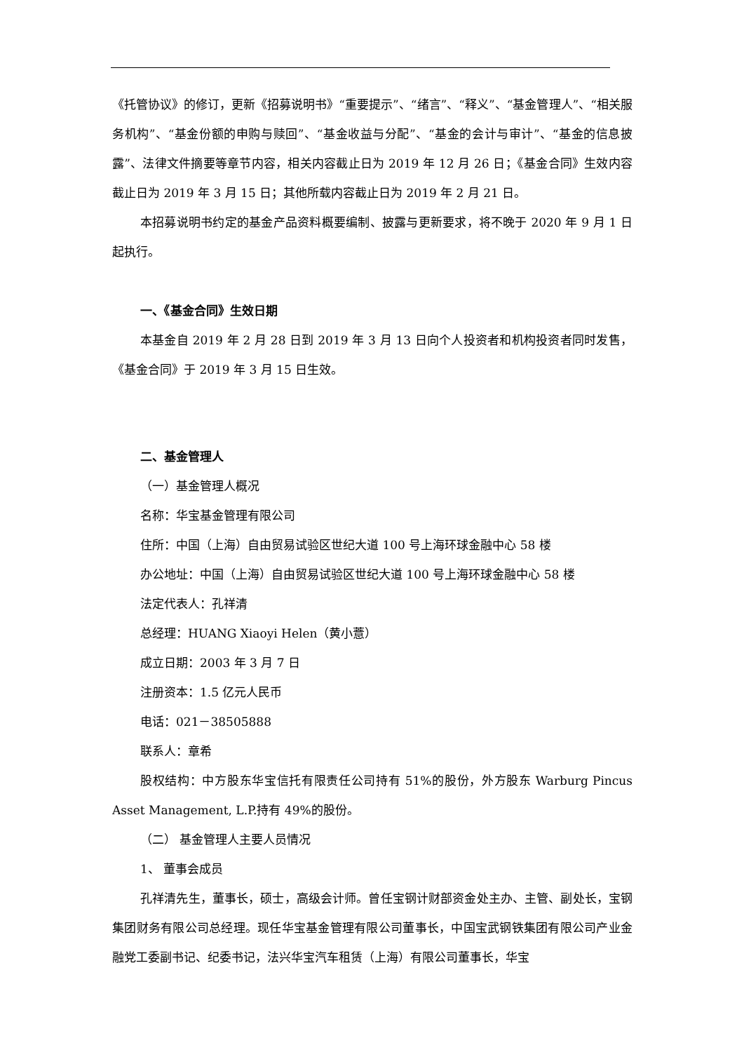《托管协议》的修订，更新《招募说明书》“重要提示”、“绪言”、“释义”、“基金管理人”、“相关服务机构”、“基金份额的申购与赎回”、“基金收益与分配”、“基金的会计与审计”、“基金的信息披露”、法律文件摘要等章节内容，相关内容截止日为 2019 年 12 月 26 日；《基金合同》生效内容截止日为 2019 年 3 月 15 日；其他所载内容截止日为 2019 年 2 月 21 日。
本招募说明书约定的基金产品资料概要编制、披露与更新要求，将不晚于 2020 年 9 月 1 日起执行。
一、《基金合同》生效日期
本基金自 2019 年 2 月 28 日到 2019 年 3 月 13 日向个人投资者和机构投资者同时发售，《基金合同》于 2019 年 3 月 15 日生效。
二、基金管理人
（一）基金管理人概况
名称：华宝基金管理有限公司
住所：中国（上海）自由贸易试验区世纪大道 100 号上海环球金融中心 58 楼
办公地址：中国（上海）自由贸易试验区世纪大道 100 号上海环球金融中心 58 楼
法定代表人：孔祥清
总经理：HUANG Xiaoyi Helen（黄小薏）
成立日期：2003 年 3 月 7 日
注册资本：1.5 亿元人民币
电话：021－38505888
联系人：章希
股权结构：中方股东华宝信托有限责任公司持有 51%的股份，外方股东 Warburg Pincus Asset Management, L.P.持有 49%的股份。
（二） 基金管理人主要人员情况
1、 董事会成员
孔祥清先生，董事长，硕士，高级会计师。曾任宝钢计财部资金处主办、主管、副处长，宝钢集团财务有限公司总经理。现任华宝基金管理有限公司董事长，中国宝武钢铁集团有限公司产业金融党工委副书记、纪委书记，法兴华宝汽车租赁（上海）有限公司董事长，华宝